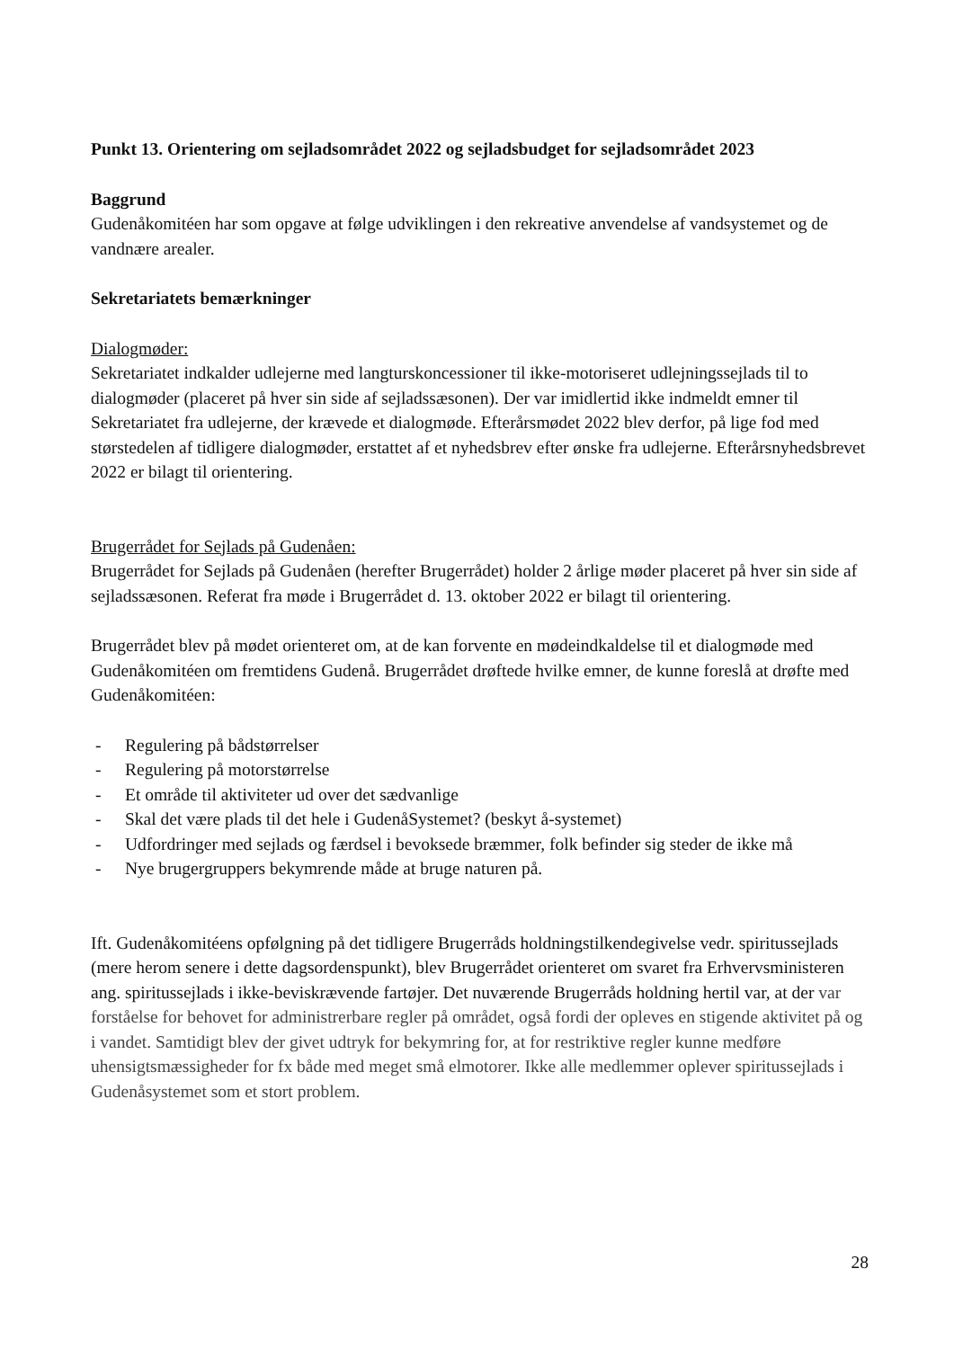Punkt 13. Orientering om sejladsområdet 2022 og sejladsbudget for sejladsområdet 2023
Baggrund
Gudenåkomitéen har som opgave at følge udviklingen i den rekreative anvendelse af vandsystemet og de vandnære arealer.
Sekretariatets bemærkninger
Dialogmøder:
Sekretariatet indkalder udlejerne med langturskoncessioner til ikke-motoriseret udlejningssejlads til to dialogmøder (placeret på hver sin side af sejladssæsonen). Der var imidlertid ikke indmeldt emner til Sekretariatet fra udlejerne, der krævede et dialogmøde. Efterårsmødet 2022 blev derfor, på lige fod med størstedelen af tidligere dialogmøder, erstattet af et nyhedsbrev efter ønske fra udlejerne. Efterårsnyhedsbrevet 2022 er bilagt til orientering.
Brugerrådet for Sejlads på Gudenåen:
Brugerrådet for Sejlads på Gudenåen (herefter Brugerrådet) holder 2 årlige møder placeret på hver sin side af sejladssæsonen. Referat fra møde i Brugerrådet d. 13. oktober 2022 er bilagt til orientering.
Brugerrådet blev på mødet orienteret om, at de kan forvente en mødeindkaldelse til et dialogmøde med Gudenåkomitéen om fremtidens Gudenå. Brugerrådet drøftede hvilke emner, de kunne foreslå at drøfte med Gudenåkomitéen:
- Regulering på bådstørrelser
- Regulering på motorstørrelse
- Et område til aktiviteter ud over det sædvanlige
- Skal det være plads til det hele i GudenåSystemet? (beskyt å-systemet)
- Udfordringer med sejlads og færdsel i bevoksede bræmmer, folk befinder sig steder de ikke må
- Nye brugergruppers bekymrende måde at bruge naturen på.
Ift. Gudenåkomitéens opfølgning på det tidligere Brugerråds holdningstilkendegivelse vedr. spiritussejlads (mere herom senere i dette dagsordenspunkt), blev Brugerrådet orienteret om svaret fra Erhvervsministeren ang. spiritussejlads i ikke-beviskrævende fartøjer. Det nuværende Brugerråds holdning hertil var, at der var forståelse for behovet for administrerbare regler på området, også fordi der opleves en stigende aktivitet på og i vandet. Samtidigt blev der givet udtryk for bekymring for, at for restriktive regler kunne medføre uhensigtsmæssigheder for fx både med meget små elmotorer. Ikke alle medlemmer oplever spiritussejlads i Gudenåsystemet som et stort problem.
28